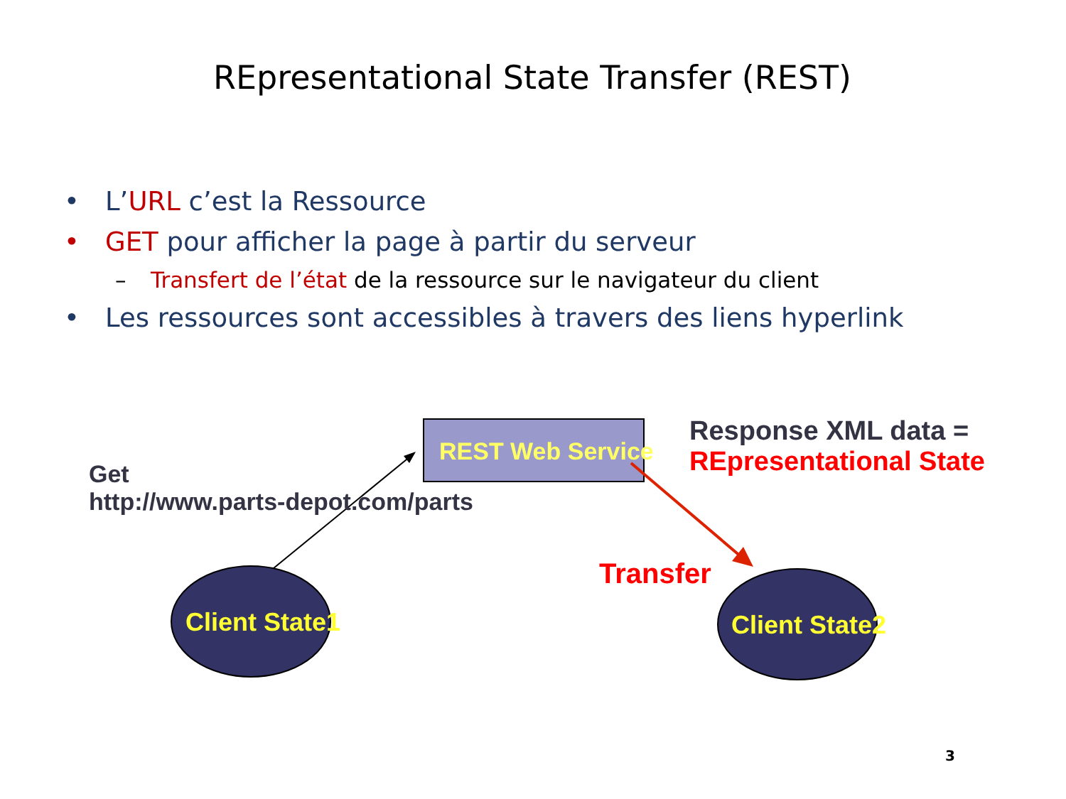REpresentational State Transfer (REST)
• L’URL c’est la Ressource
• GET pour afficher la page à partir du serveur
– Transfert de l’état de la ressource sur le navigateur du client
• Les ressources sont accessibles à travers des liens hyperlink
REST Web Service
Get
http://www.parts-depot.com/parts
Response XML data =
REpresentational State
Transfer
Client State1 Client State2
3